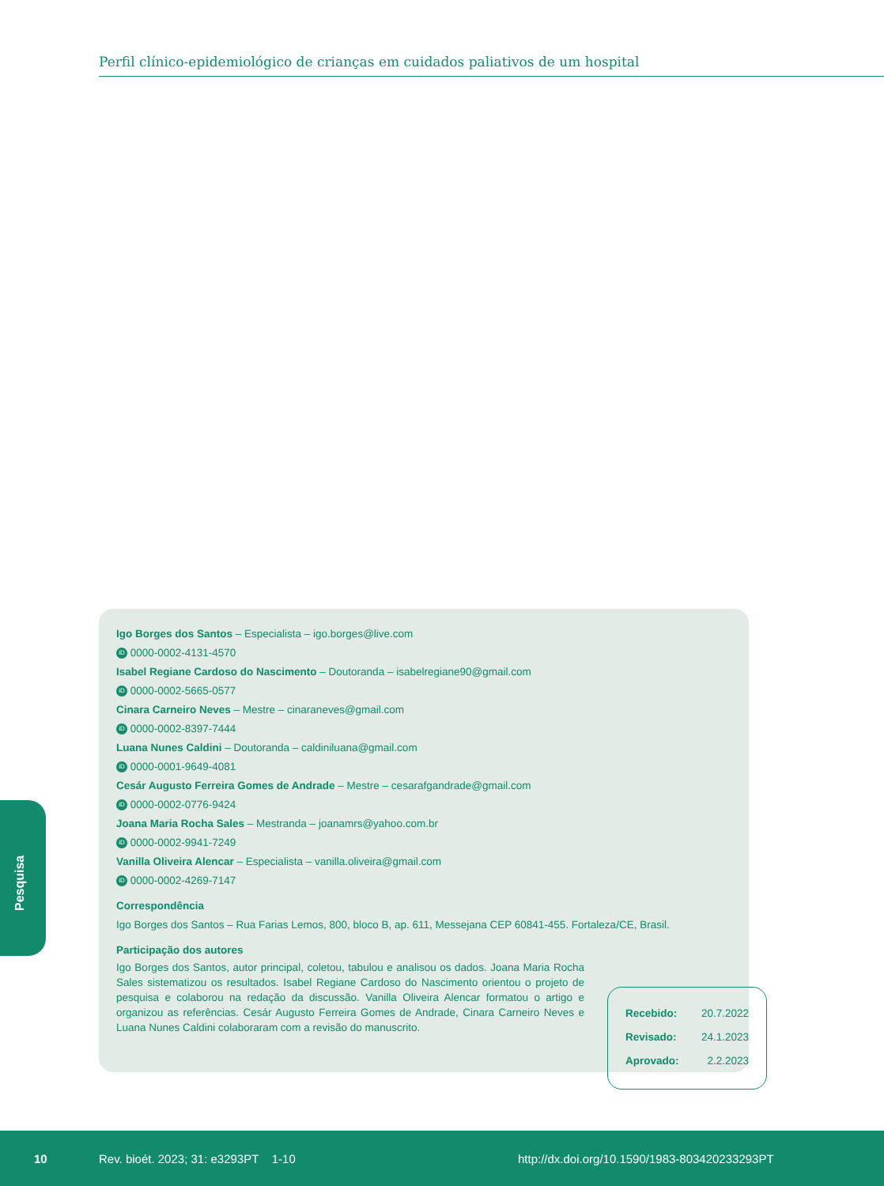Perfil clínico-epidemiológico de crianças em cuidados paliativos de um hospital
Pesquisa
Igo Borges dos Santos – Especialista – igo.borges@live.com
iD 0000-0002-4131-4570
Isabel Regiane Cardoso do Nascimento – Doutoranda – isabelregiane90@gmail.com
iD 0000-0002-5665-0577
Cinara Carneiro Neves – Mestre – cinaraneves@gmail.com
iD 0000-0002-8397-7444
Luana Nunes Caldini – Doutoranda – caldiniluana@gmail.com
iD 0000-0001-9649-4081
Cesár Augusto Ferreira Gomes de Andrade – Mestre – cesarafgandrade@gmail.com
iD 0000-0002-0776-9424
Joana Maria Rocha Sales – Mestranda – joanamrs@yahoo.com.br
iD 0000-0002-9941-7249
Vanilla Oliveira Alencar – Especialista – vanilla.oliveira@gmail.com
iD 0000-0002-4269-7147
Correspondência
Igo Borges dos Santos – Rua Farias Lemos, 800, bloco B, ap. 611, Messejana CEP 60841-455. Fortaleza/CE, Brasil.
Participação dos autores
Igo Borges dos Santos, autor principal, coletou, tabulou e analisou os dados. Joana Maria Rocha Sales sistematizou os resultados. Isabel Regiane Cardoso do Nascimento orientou o projeto de pesquisa e colaborou na redação da discussão. Vanilla Oliveira Alencar formatou o artigo e organizou as referências. Cesár Augusto Ferreira Gomes de Andrade, Cinara Carneiro Neves e Luana Nunes Caldini colaboraram com a revisão do manuscrito.
Recebido: 20.7.2022
Revisado: 24.1.2023
Aprovado: 2.2.2023
10 Rev. bioét. 2023; 31: e3293PT 1-10 http://dx.doi.org/10.1590/1983-803420233293PT